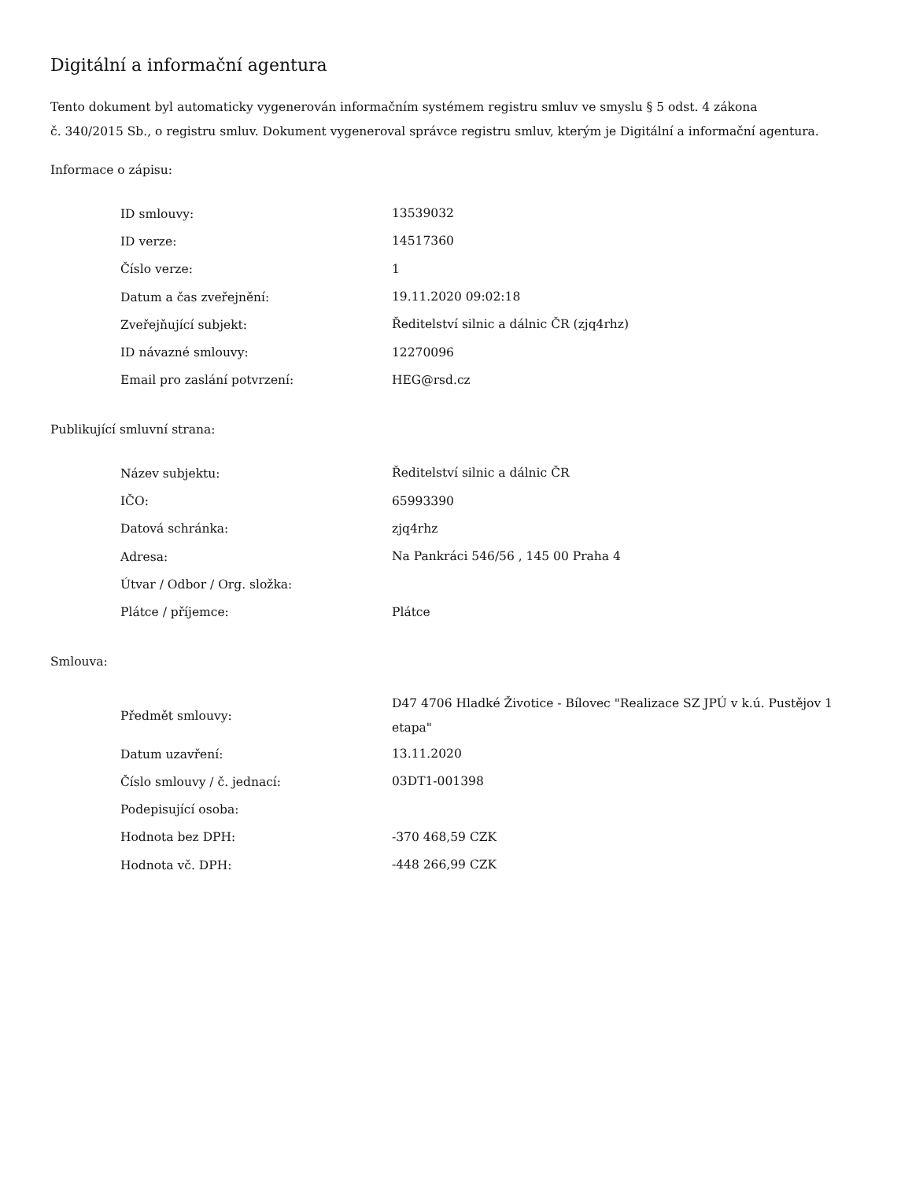Digitální a informační agentura
Tento dokument byl automaticky vygenerován informačním systémem registru smluv ve smyslu § 5 odst. 4 zákona
č. 340/2015 Sb., o registru smluv. Dokument vygeneroval správce registru smluv, kterým je Digitální a informační agentura.
Informace o zápisu:
| ID smlouvy: | 13539032 |
| ID verze: | 14517360 |
| Číslo verze: | 1 |
| Datum a čas zveřejnění: | 19.11.2020 09:02:18 |
| Zveřejňující subjekt: | Ředitelství silnic a dálnic ČR (zjq4rhz) |
| ID návazné smlouvy: | 12270096 |
| Email pro zaslání potvrzení: | HEG@rsd.cz |
Publikující smluvní strana:
| Název subjektu: | Ředitelství silnic a dálnic ČR |
| IČO: | 65993390 |
| Datová schránka: | zjq4rhz |
| Adresa: | Na Pankráci 546/56 , 145 00 Praha 4 |
| Útvar / Odbor / Org. složka: | |
| Plátce / příjemce: | Plátce |
Smlouva:
| Předmět smlouvy: | D47 4706 Hladké Životice - Bílovec "Realizace SZ JPÚ v k.ú. Pustějov 1 etapa" |
| Datum uzavření: | 13.11.2020 |
| Číslo smlouvy / č. jednací: | 03DT1-001398 |
| Podepisující osoba: | |
| Hodnota bez DPH: | -370 468,59 CZK |
| Hodnota vč. DPH: | -448 266,99 CZK |